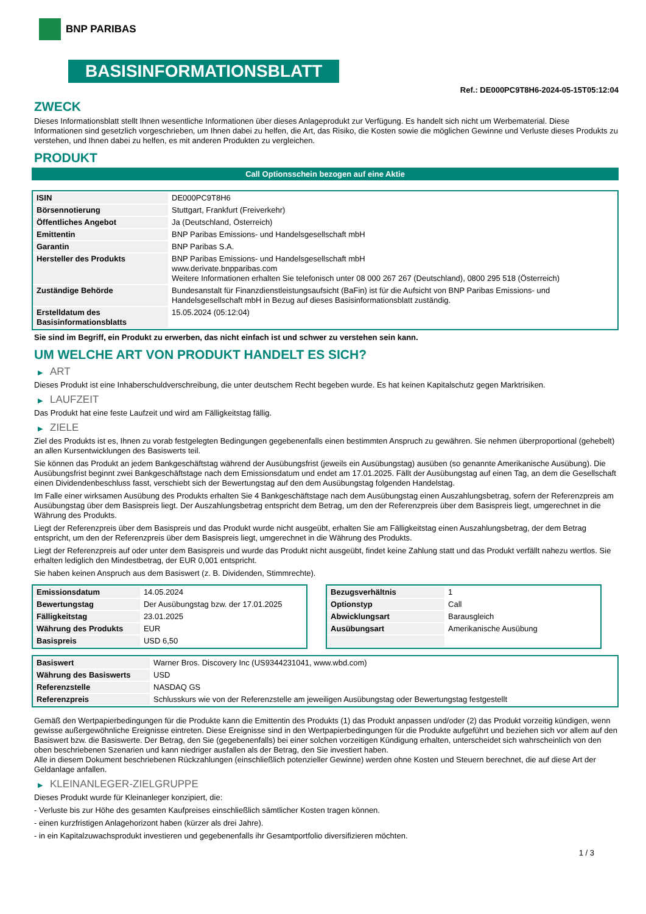BNP PARIBAS
BASISINFORMATIONSBLATT
Ref.: DE000PC9T8H6-2024-05-15T05:12:04
ZWECK
Dieses Informationsblatt stellt Ihnen wesentliche Informationen über dieses Anlageprodukt zur Verfügung. Es handelt sich nicht um Werbematerial. Diese Informationen sind gesetzlich vorgeschrieben, um Ihnen dabei zu helfen, die Art, das Risiko, die Kosten sowie die möglichen Gewinne und Verluste dieses Produkts zu verstehen, und Ihnen dabei zu helfen, es mit anderen Produkten zu vergleichen.
PRODUKT
Call Optionsschein bezogen auf eine Aktie
| ISIN | DE000PC9T8H6 |
| Börsennotierung | Stuttgart, Frankfurt (Freiverkehr) |
| Öffentliches Angebot | Ja (Deutschland, Österreich) |
| Emittentin | BNP Paribas Emissions- und Handelsgesellschaft mbH |
| Garantin | BNP Paribas S.A. |
| Hersteller des Produkts | BNP Paribas Emissions- und Handelsgesellschaft mbH www.derivate.bnpparibas.com Weitere Informationen erhalten Sie telefonisch unter 08 000 267 267 (Deutschland), 0800 295 518 (Österreich) |
| Zuständige Behörde | Bundesanstalt für Finanzdienstleistungsaufsicht (BaFin) ist für die Aufsicht von BNP Paribas Emissions- und Handelsgesellschaft mbH in Bezug auf dieses Basisinformationsblatt zuständig. |
| Erstelldatum des Basisinformationsblatts | 15.05.2024 (05:12:04) |
Sie sind im Begriff, ein Produkt zu erwerben, das nicht einfach ist und schwer zu verstehen sein kann.
UM WELCHE ART VON PRODUKT HANDELT ES SICH?
▶ ART
Dieses Produkt ist eine Inhaberschuldverschreibung, die unter deutschem Recht begeben wurde. Es hat keinen Kapitalschutz gegen Marktrisiken.
▶ LAUFZEIT
Das Produkt hat eine feste Laufzeit und wird am Fälligkeitstag fällig.
▶ ZIELE
Ziel des Produkts ist es, Ihnen zu vorab festgelegten Bedingungen gegebenenfalls einen bestimmten Anspruch zu gewähren. Sie nehmen überproportional (gehebelt) an allen Kursentwicklungen des Basiswerts teil.
Sie können das Produkt an jedem Bankgeschäftstag während der Ausübungsfrist (jeweils ein Ausübungstag) ausüben (so genannte Amerikanische Ausübung). Die Ausübungsfrist beginnt zwei Bankgeschäftstage nach dem Emissionsdatum und endet am 17.01.2025. Fällt der Ausübungstag auf einen Tag, an dem die Gesellschaft einen Dividendenbeschluss fasst, verschiebt sich der Bewertungstag auf den dem Ausübungstag folgenden Handelstag.
Im Falle einer wirksamen Ausübung des Produkts erhalten Sie 4 Bankgeschäftstage nach dem Ausübungstag einen Auszahlungsbetrag, sofern der Referenzpreis am Ausübungstag über dem Basispreis liegt. Der Auszahlungsbetrag entspricht dem Betrag, um den der Referenzpreis über dem Basispreis liegt, umgerechnet in die Währung des Produkts.
Liegt der Referenzpreis über dem Basispreis und das Produkt wurde nicht ausgeübt, erhalten Sie am Fälligkeitstag einen Auszahlungsbetrag, der dem Betrag entspricht, um den der Referenzpreis über dem Basispreis liegt, umgerechnet in die Währung des Produkts.
Liegt der Referenzpreis auf oder unter dem Basispreis und wurde das Produkt nicht ausgeübt, findet keine Zahlung statt und das Produkt verfällt nahezu wertlos. Sie erhalten lediglich den Mindestbetrag, der EUR 0,001 entspricht.
Sie haben keinen Anspruch aus dem Basiswert (z. B. Dividenden, Stimmrechte).
| Emissionsdatum | 14.05.2024 |
| Bewertungstag | Der Ausübungstag bzw. der 17.01.2025 |
| Fälligkeitstag | 23.01.2025 |
| Währung des Produkts | EUR |
| Basispreis | USD 6,50 |
| Bezugsverhältnis | 1 |
| Optionstyp | Call |
| Abwicklungsart | Barausgleich |
| Ausübungsart | Amerikanische Ausübung |
| Basiswert | Warner Bros. Discovery Inc (US9344231041, www.wbd.com) |
| Währung des Basiswerts | USD |
| Referenzstelle | NASDAQ GS |
| Referenzpreis | Schlusskurs wie von der Referenzstelle am jeweiligen Ausübungstag oder Bewertungstag festgestellt |
Gemäß den Wertpapierbedingungen für die Produkte kann die Emittentin des Produkts (1) das Produkt anpassen und/oder (2) das Produkt vorzeitig kündigen, wenn gewisse außergewöhnliche Ereignisse eintreten. Diese Ereignisse sind in den Wertpapierbedingungen für die Produkte aufgeführt und beziehen sich vor allem auf den Basiswert bzw. die Basiswerte. Der Betrag, den Sie (gegebenenfalls) bei einer solchen vorzeitigen Kündigung erhalten, unterscheidet sich wahrscheinlich von den oben beschriebenen Szenarien und kann niedriger ausfallen als der Betrag, den Sie investiert haben.
Alle in diesem Dokument beschriebenen Rückzahlungen (einschließlich potenzieller Gewinne) werden ohne Kosten und Steuern berechnet, die auf diese Art der Geldanlage anfallen.
▶ KLEINANLEGER-ZIELGRUPPE
Dieses Produkt wurde für Kleinanleger konzipiert, die:
- Verluste bis zur Höhe des gesamten Kaufpreises einschließlich sämtlicher Kosten tragen können.
- einen kurzfristigen Anlagehorizont haben (kürzer als drei Jahre).
- in ein Kapitalzuwachsprodukt investieren und gegebenenfalls ihr Gesamtportfolio diversifizieren möchten.
1 / 3